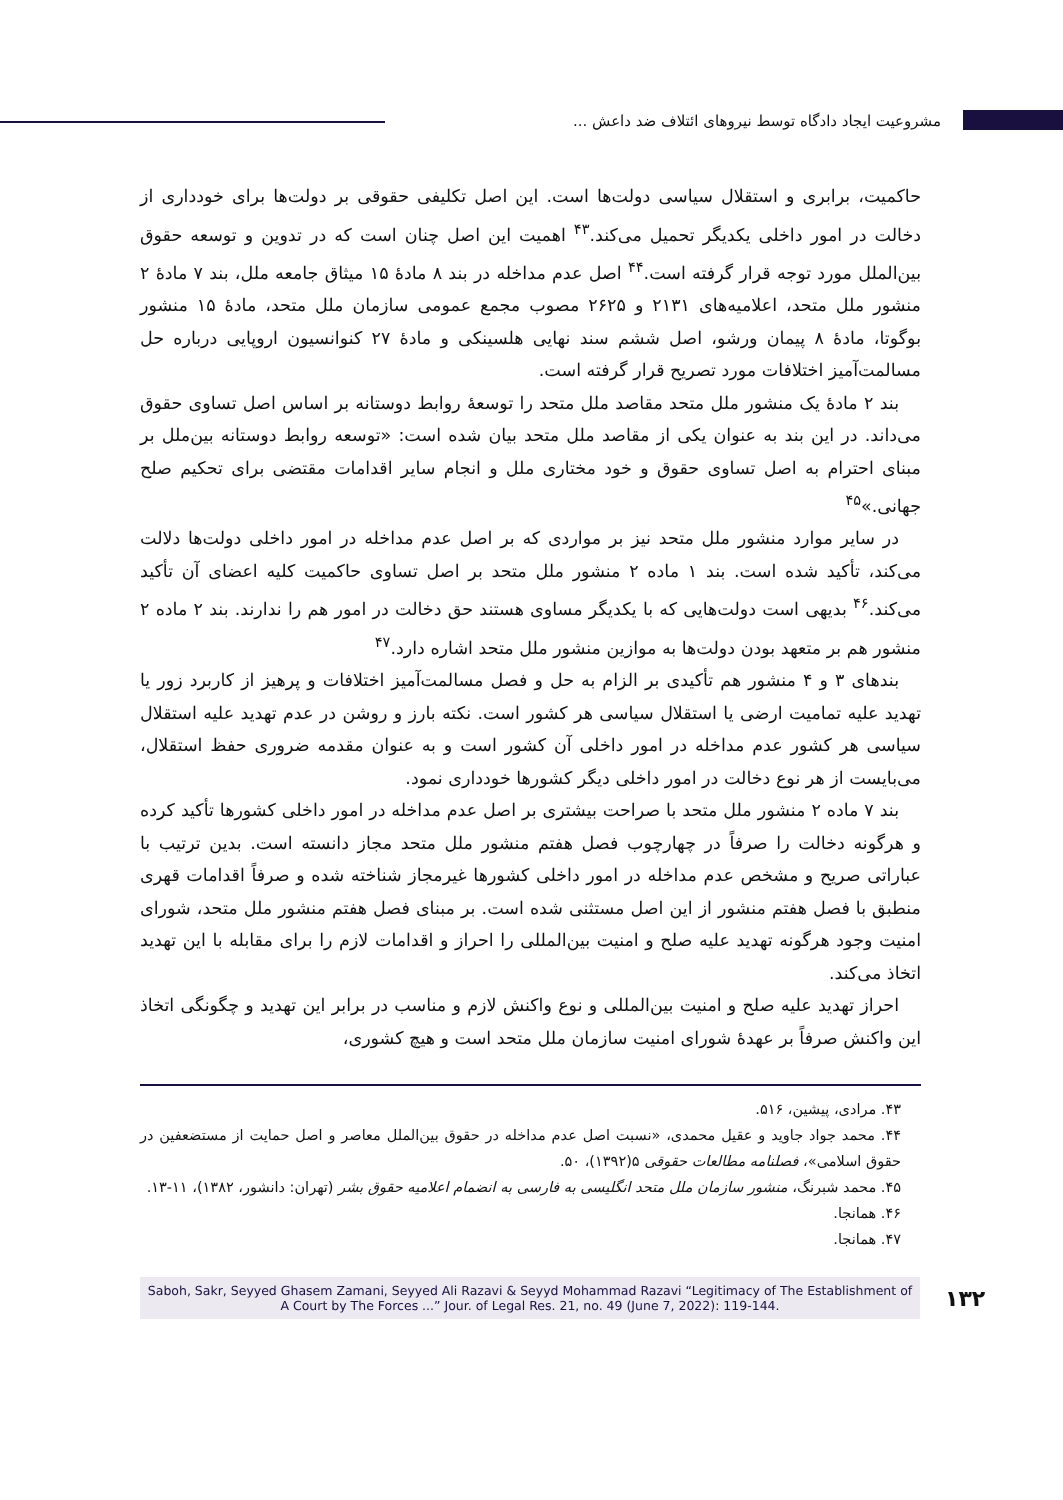مشروعیت ایجاد دادگاه توسط نیروهای ائتلاف ضد داعش ...
حاکمیت، برابری و استقلال سیاسی دولت‌ها است. این اصل تکلیفی حقوقی بر دولت‌ها برای خودداری از دخالت در امور داخلی یکدیگر تحمیل می‌کند.<sup>۴۳</sup> اهمیت این اصل چنان است که در تدوین و توسعه حقوق بین‌الملل مورد توجه قرار گرفته است.<sup>۴۴</sup> اصل عدم مداخله در بند ۸ مادهٔ ۱۵ میثاق جامعه ملل، بند ۷ مادهٔ ۲ منشور ملل متحد، اعلامیه‌های ۲۱۳۱ و ۲۶۲۵ مصوب مجمع عمومی سازمان ملل متحد، مادهٔ ۱۵ منشور بوگوتا، مادهٔ ۸ پیمان ورشو، اصل ششم سند نهایی هلسینکی و مادهٔ ۲۷ کنوانسیون اروپایی درباره حل مسالمت‌آمیز اختلافات مورد تصریح قرار گرفته است.
بند ۲ مادهٔ یک منشور ملل متحد مقاصد ملل متحد را توسعهٔ روابط دوستانه بر اساس اصل تساوی حقوق می‌داند. در این بند به عنوان یکی از مقاصد ملل متحد بیان شده است: «توسعه روابط دوستانه بین‌ملل بر مبنای احترام به اصل تساوی حقوق و خود مختاری ملل و انجام سایر اقدامات مقتضی برای تحکیم صلح جهانی.»<sup>۴۵</sup>
در سایر موارد منشور ملل متحد نیز بر مواردی که بر اصل عدم مداخله در امور داخلی دولت‌ها دلالت می‌کند، تأکید شده است. بند ۱ ماده ۲ منشور ملل متحد بر اصل تساوی حاکمیت کلیه اعضای آن تأکید می‌کند.<sup>۴۶</sup> بدیهی است دولت‌هایی که با یکدیگر مساوی هستند حق دخالت در امور هم را ندارند. بند ۲ ماده ۲ منشور هم بر متعهد بودن دولت‌ها به موازین منشور ملل متحد اشاره دارد.<sup>۴۷</sup>
بندهای ۳ و ۴ منشور هم تأکیدی بر الزام به حل و فصل مسالمت‌آمیز اختلافات و پرهیز از کاربرد زور یا تهدید علیه تمامیت ارضی یا استقلال سیاسی هر کشور است. نکته بارز و روشن در عدم تهدید علیه استقلال سیاسی هر کشور عدم مداخله در امور داخلی آن کشور است و به عنوان مقدمه ضروری حفظ استقلال، می‌بایست از هر نوع دخالت در امور داخلی دیگر کشورها خودداری نمود.
بند ۷ ماده ۲ منشور ملل متحد با صراحت بیشتری بر اصل عدم مداخله در امور داخلی کشورها تأکید کرده و هرگونه دخالت را صرفاً در چهارچوب فصل هفتم منشور ملل متحد مجاز دانسته است. بدین ترتیب با عباراتی صریح و مشخص عدم مداخله در امور داخلی کشورها غیرمجاز شناخته شده و صرفاً اقدامات قهری منطبق با فصل هفتم منشور از این اصل مستثنی شده است. بر مبنای فصل هفتم منشور ملل متحد، شورای امنیت وجود هرگونه تهدید علیه صلح و امنیت بین‌المللی را احراز و اقدامات لازم را برای مقابله با این تهدید اتخاذ می‌کند.
احراز تهدید علیه صلح و امنیت بین‌المللی و نوع واکنش لازم و مناسب در برابر این تهدید و چگونگی اتخاذ این واکنش صرفاً بر عهدهٔ شورای امنیت سازمان ملل متحد است و هیچ کشوری،
۴۳. مرادی، پیشین، ۵۱۶.
۴۴. محمد جواد جاوید و عقیل محمدی، «نسبت اصل عدم مداخله در حقوق بین‌الملل معاصر و اصل حمایت از مستضعفین در حقوق اسلامی»، فصلنامه مطالعات حقوقی ۵(۱۳۹۲)، ۵۰.
۴۵. محمد شبرنگ، منشور سازمان ملل متحد انگلیسی به فارسی به انضمام اعلامیه حقوق بشر (تهران: دانشور، ۱۳۸۲)، ۱۱-۱۳.
۴۶. همانجا.
۴۷. همانجا.
Saboh, Sakr, Seyyed Ghasem Zamani, Seyyed Ali Razavi & Seyyd Mohammad Razavi “Legitimacy of The Establishment of A Court by The Forces ...” Jour. of Legal Res. 21, no. 49 (June 7, 2022): 119-144.
۱۳۲